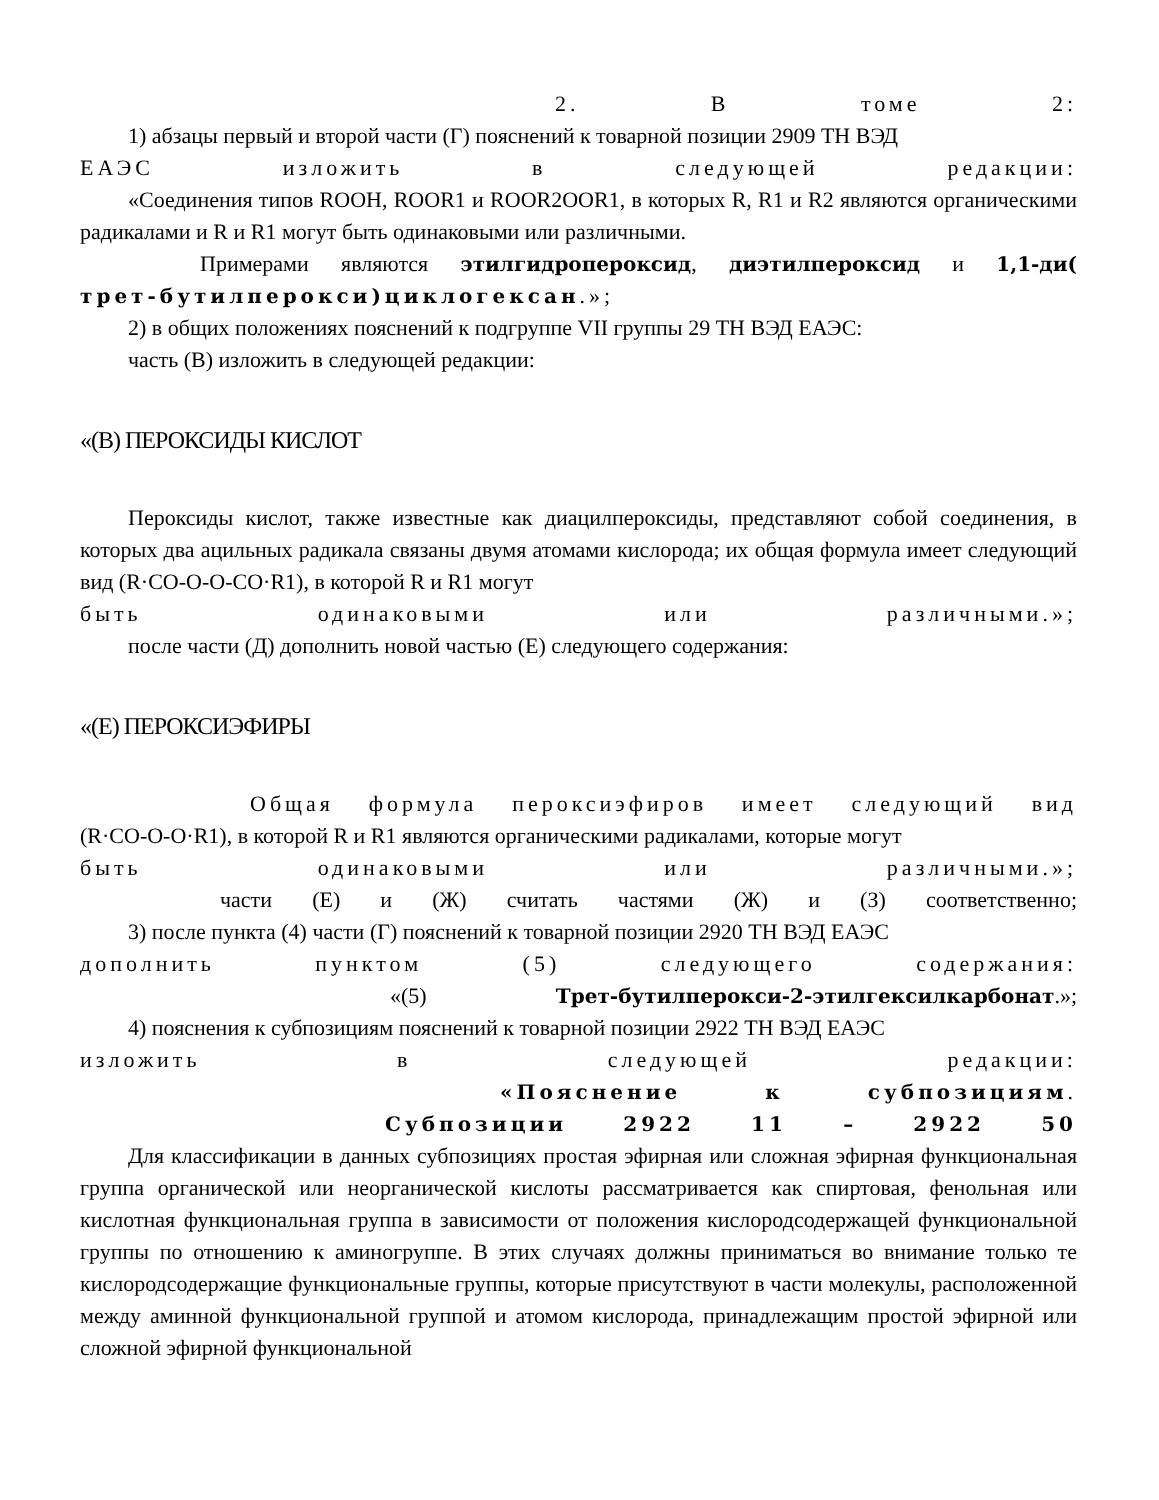2. В томе 2:
1) абзацы первый и второй части (Г) пояснений к товарной позиции 2909 ТН ВЭД
ЕАЭС изложить в следующей редакции:
«Соединения типов ROOH, ROOR1 и ROOR2OOR1, в которых R, R1 и R2 являются органическими радикалами и R и R1 могут быть одинаковыми или различными.
Примерами являются этилгидропероксид, диэтилпероксид и 1,1-ди(
трет-бутилперокси)циклогексан.»;
2) в общих положениях пояснений к подгруппе VII группы 29 ТН ВЭД ЕАЭС:
часть (В) изложить в следующей редакции:
«(В) ПЕРОКСИДЫ КИСЛОТ
Пероксиды кислот, также известные как диацилпероксиды, представляют собой соединения, в которых два ацильных радикала связаны двумя атомами кислорода; их общая формула имеет следующий вид (R·CO-O-O-CO·R1), в которой R и R1 могут
быть одинаковыми или различными.»;
после части (Д) дополнить новой частью (Е) следующего содержания:
«(Е) ПЕРОКСИЭФИРЫ
Общая формула пероксиэфиров имеет следующий вид
(R·CO-O-O·R1), в которой R и R1 являются органическими радикалами, которые могут
быть одинаковыми или различными.»;
части (Е) и (Ж) считать частями (Ж) и (З) соответственно;
3) после пункта (4) части (Г) пояснений к товарной позиции 2920 ТН ВЭД ЕАЭС
дополнить пунктом (5) следующего содержания:
«(5) Трет-бутилперокси-2-этилгексилкарбонат.»;
4) пояснения к субпозициям пояснений к товарной позиции 2922 ТН ВЭД ЕАЭС
изложить в следующей редакции:
«Пояснение к субпозициям.
Субпозиции 2922 11 – 2922 50
Для классификации в данных субпозициях простая эфирная или сложная эфирная функциональная группа органической или неорганической кислоты рассматривается как спиртовая, фенольная или кислотная функциональная группа в зависимости от положения кислородсодержащей функциональной группы по отношению к аминогруппе. В этих случаях должны приниматься во внимание только те кислородсодержащие функциональные группы, которые присутствуют в части молекулы, расположенной между аминной функциональной группой и атомом кислорода, принадлежащим простой эфирной или сложной эфирной функциональной